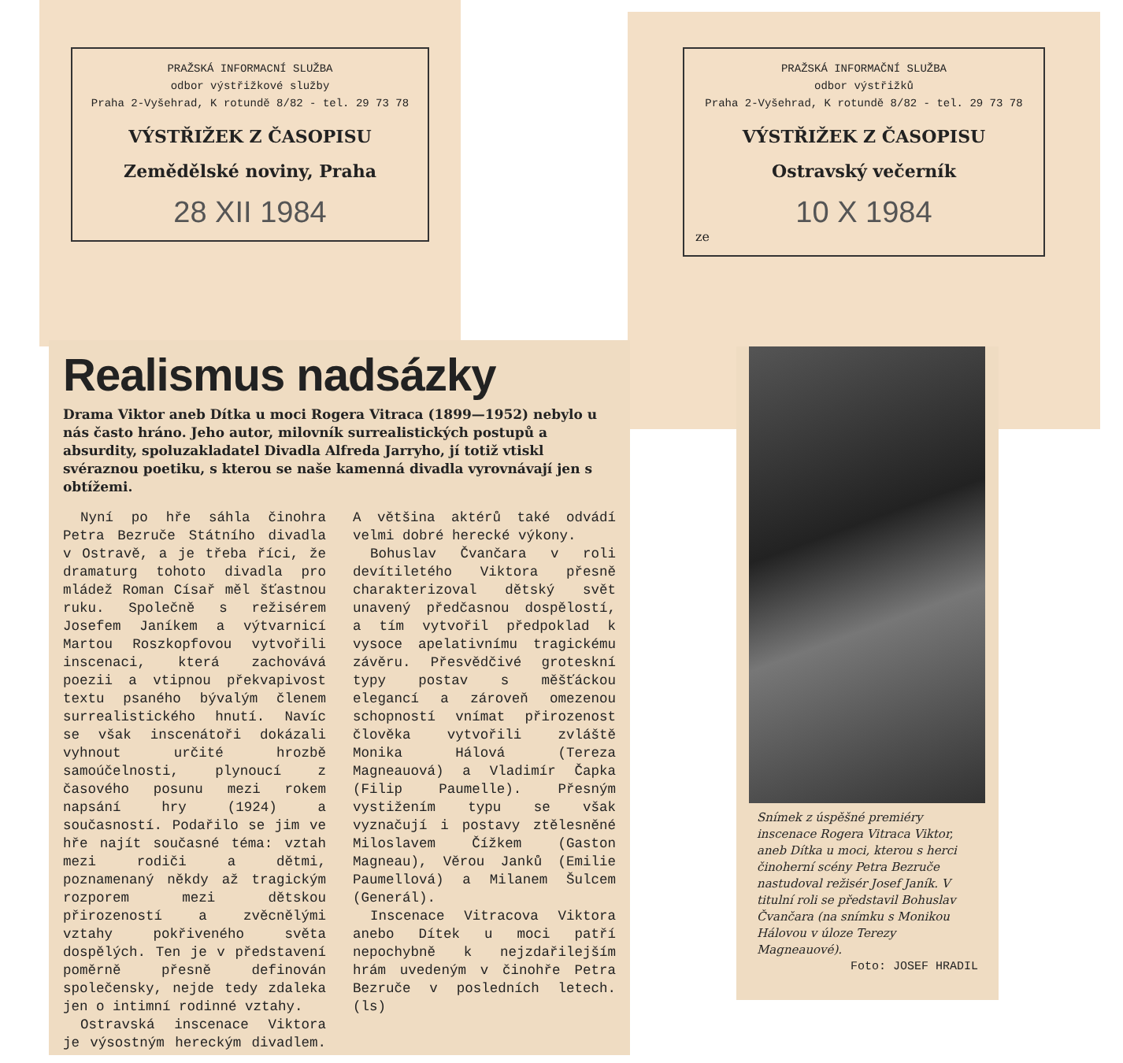PRAŽSKÁ INFORMACNÍ SLUŽBA
odbor výstřižkové služby
Praha 2-Vyšehrad, K rotundě 8/82 - tel. 29 73 78
VÝSTŘIŽEK Z ČASOPISU
Zemědělské noviny, Praha
28 XII 1984
PRAŽSKÁ INFORMAČNÍ SLUŽBA
odbor výstřižků
Praha 2-Vyšehrad, K rotundě 8/82 - tel. 29 73 78
VÝSTŘIŽEK Z ČASOPISU
Ostravský večerník
10 X 1984
ze
Realismus nadsázky
Drama Viktor aneb Dítka u moci Rogera Vitraca (1899—1952) nebylo u nás často hráno. Jeho autor, milovník surrealistických postupů a absurdity, spoluzakladatel Divadla Alfreda Jarryho, jí totiž vtiskl svéraznou poetiku, s kterou se naše kamenná divadla vyrovnávají jen s obtížemi.
Nyní po hře sáhla činohra Petra Bezruče Státního divadla v Ostravě, a je třeba říci, že dramaturg tohoto divadla pro mládež Roman Císař měl šťastnou ruku. Společně s režisérem Josefem Janíkem a výtvarnicí Martou Roszkopfovou vytvořili inscenaci, která zachovává poezii a vtipnou překvapivost textu psaného bývalým členem surrealistického hnutí. Navíc se však inscenátoři dokázali vyhnout určité hrozbě samoúčelnosti, plynoucí z časového posunu mezi rokem napsání hry (1924) a současností. Podařilo se jim ve hře najít současné téma: vztah mezi rodiči a dětmi, poznamenaný někdy až tragickým rozporem mezi dětskou přirozeností a zvěcnělými vztahy pokřiveného světa dospělých. Ten je v představení poměrně přesně definován společensky, nejde tedy zdaleka jen o intimní rodinné vztahy.
Ostravská inscenace Viktora je výsostným hereckým divadlem. A většina aktérů také odvádí velmi dobré herecké výkony.
Bohuslav Čvančara v roli devítiletého Viktora přesně charakterizoval dětský svět unavený předčasnou dospělostí, a tím vytvořil předpoklad k vysoce apelativnímu tragickému závěru. Přesvědčivé groteskní typy postav s měšťáckou elegancí a zároveň omezenou schopností vnímat přirozenost člověka vytvořili zvláště Monika Hálová (Tereza Magneauová) a Vladimír Čapka (Filip Paumelle). Přesným vystižením typu se však vyznačují i postavy ztělesněné Miloslavem Čížkem (Gaston Magneau), Věrou Janků (Emilie Paumellová) a Milanem Šulcem (Generál).
Inscenace Vitracova Viktora anebo Dítek u moci patří nepochybně k nejzdařilejším hrám uvedeným v činohře Petra Bezruče v posledních letech. (ls)
Snímek z úspěšné premiéry inscenace Rogera Vitraca Viktor, aneb Dítka u moci, kterou s herci činoherní scény Petra Bezruče nastudoval režisér Josef Janík. V titulní roli se představil Bohuslav Čvančara (na snímku s Monikou Hálovou v úloze Terezy Magneauové).
Foto: JOSEF HRADIL